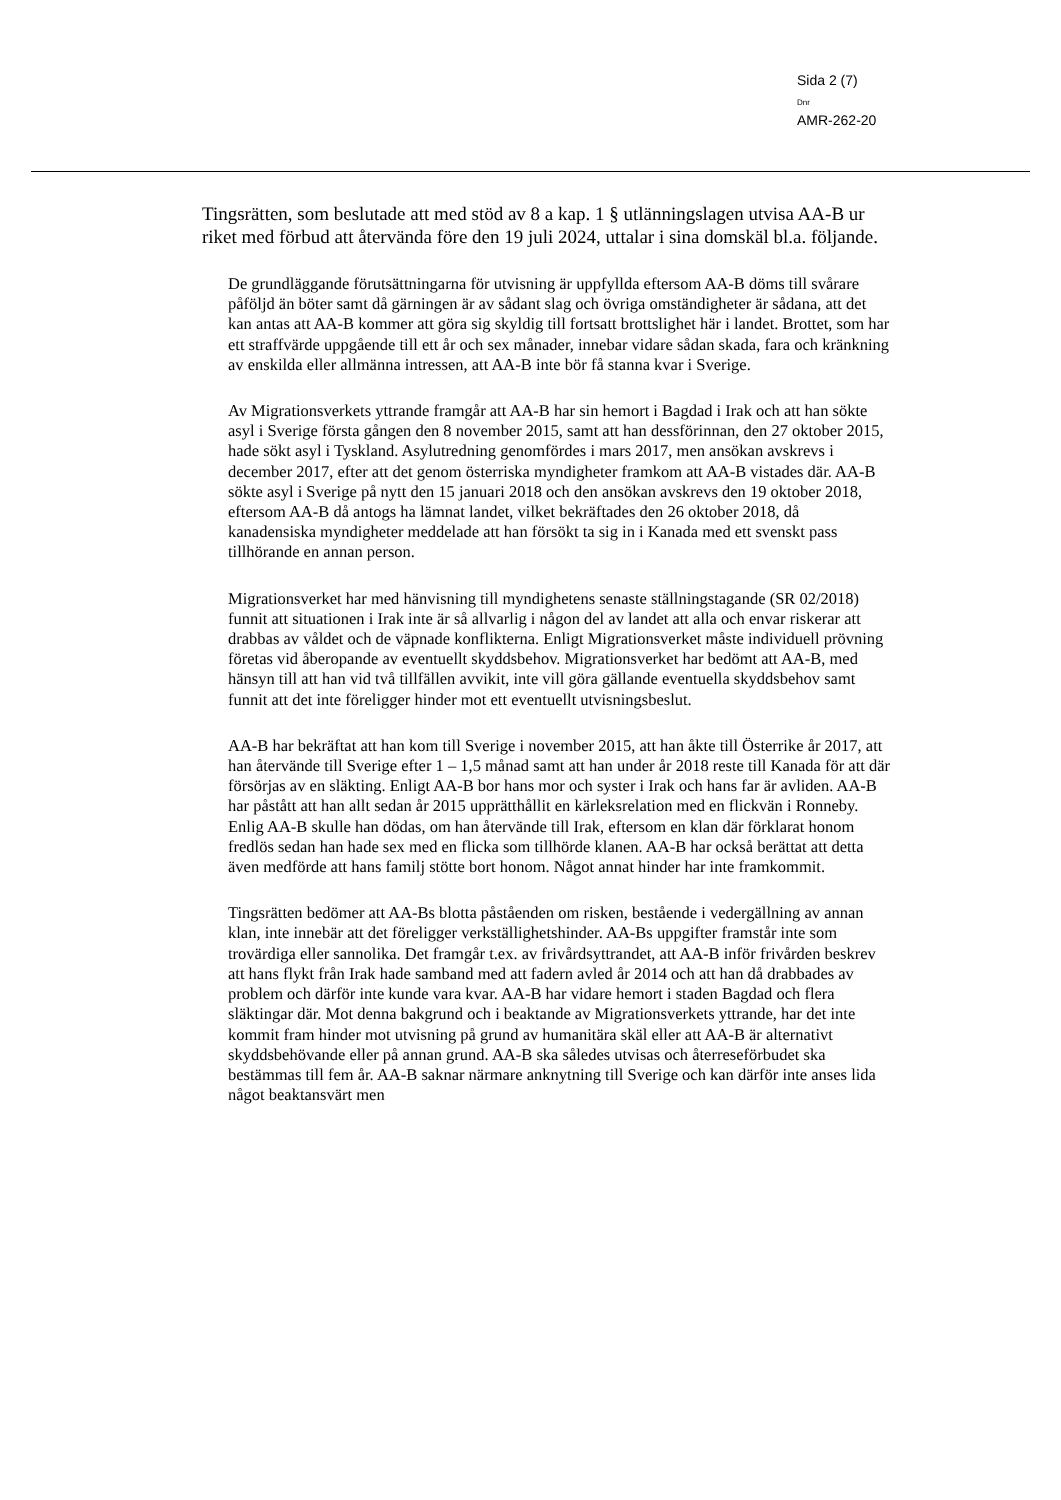Sida 2 (7)
Dnr
AMR-262-20
Tingsrätten, som beslutade att med stöd av 8 a kap. 1 § utlänningslagen utvisa AA-B ur riket med förbud att återvända före den 19 juli 2024, uttalar i sina domskäl bl.a. följande.
De grundläggande förutsättningarna för utvisning är uppfyllda eftersom AA-B döms till svårare påföljd än böter samt då gärningen är av sådant slag och övriga omständigheter är sådana, att det kan antas att AA-B kommer att göra sig skyldig till fortsatt brottslighet här i landet. Brottet, som har ett straffvärde uppgående till ett år och sex månader, innebar vidare sådan skada, fara och kränkning av enskilda eller allmänna intressen, att AA-B inte bör få stanna kvar i Sverige.
Av Migrationsverkets yttrande framgår att AA-B har sin hemort i Bagdad i Irak och att han sökte asyl i Sverige första gången den 8 november 2015, samt att han dessförinnan, den 27 oktober 2015, hade sökt asyl i Tyskland. Asylutredning genomfördes i mars 2017, men ansökan avskrevs i december 2017, efter att det genom österriska myndigheter framkom att AA-B vistades där. AA-B sökte asyl i Sverige på nytt den 15 januari 2018 och den ansökan avskrevs den 19 oktober 2018, eftersom AA-B då antogs ha lämnat landet, vilket bekräftades den 26 oktober 2018, då kanadensiska myndigheter meddelade att han försökt ta sig in i Kanada med ett svenskt pass tillhörande en annan person.
Migrationsverket har med hänvisning till myndighetens senaste ställningstagande (SR 02/2018) funnit att situationen i Irak inte är så allvarlig i någon del av landet att alla och envar riskerar att drabbas av våldet och de väpnade konflikterna. Enligt Migrationsverket måste individuell prövning företas vid åberopande av eventuellt skyddsbehov. Migrationsverket har bedömt att AA-B, med hänsyn till att han vid två tillfällen avvikit, inte vill göra gällande eventuella skyddsbehov samt funnit att det inte föreligger hinder mot ett eventuellt utvisningsbeslut.
AA-B har bekräftat att han kom till Sverige i november 2015, att han åkte till Österrike år 2017, att han återvände till Sverige efter 1 – 1,5 månad samt att han under år 2018 reste till Kanada för att där försörjas av en släkting. Enligt AA-B bor hans mor och syster i Irak och hans far är avliden. AA-B har påstått att han allt sedan år 2015 upprätthållit en kärleksrelation med en flickvän i Ronneby. Enlig AA-B skulle han dödas, om han återvände till Irak, eftersom en klan där förklarat honom fredlös sedan han hade sex med en flicka som tillhörde klanen. AA-B har också berättat att detta även medförde att hans familj stötte bort honom. Något annat hinder har inte framkommit.
Tingsrätten bedömer att AA-Bs blotta påståenden om risken, bestående i vedergällning av annan klan, inte innebär att det föreligger verkställighetshinder. AA-Bs uppgifter framstår inte som trovärdiga eller sannolika. Det framgår t.ex. av frivårdsyttrandet, att AA-B inför frivården beskrev att hans flykt från Irak hade samband med att fadern avled år 2014 och att han då drabbades av problem och därför inte kunde vara kvar. AA-B har vidare hemort i staden Bagdad och flera släktingar där. Mot denna bakgrund och i beaktande av Migrationsverkets yttrande, har det inte kommit fram hinder mot utvisning på grund av humanitära skäl eller att AA-B är alternativt skyddsbehövande eller på annan grund. AA-B ska således utvisas och återreseförbudet ska bestämmas till fem år. AA-B saknar närmare anknytning till Sverige och kan därför inte anses lida något beaktansvärt men